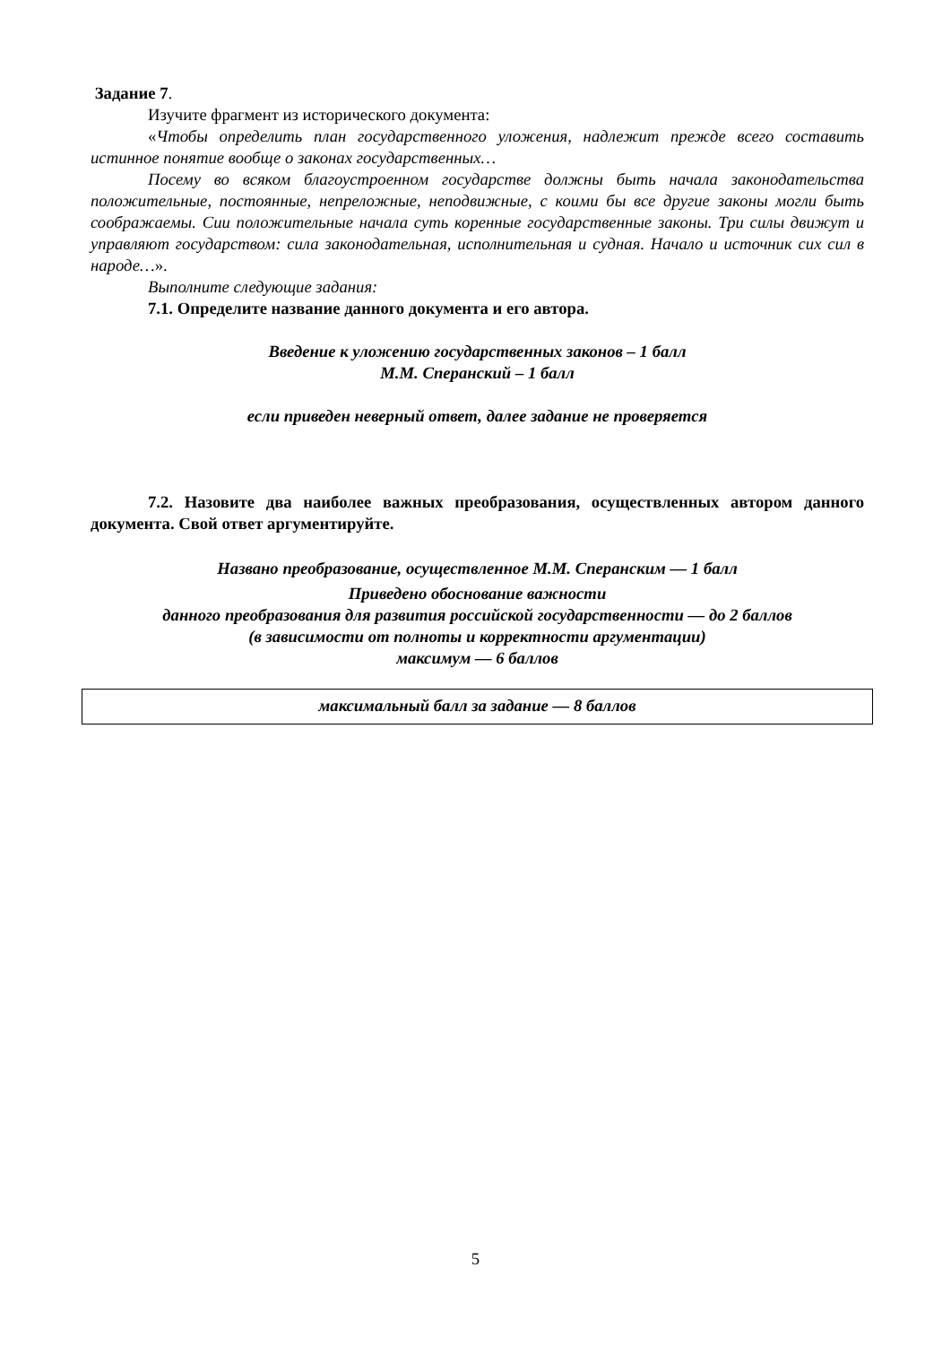Задание 7.
Изучите фрагмент из исторического документа:
«Чтобы определить план государственного уложения, надлежит прежде всего составить истинное понятие вообще о законах государственных…
Посему во всяком благоустроенном государстве должны быть начала законодательства положительные, постоянные, непреложные, неподвижные, с коими бы все другие законы могли быть соображаемы. Сии положительные начала суть коренные государственные законы. Три силы движут и управляют государством: сила законодательная, исполнительная и судная. Начало и источник сих сил в народе…».
Выполните следующие задания:
7.1. Определите название данного документа и его автора.
Введение к уложению государственных законов – 1 балл
М.М. Сперанский – 1 балл
если приведен неверный ответ, далее задание не проверяется
7.2. Назовите два наиболее важных преобразования, осуществленных автором данного документа. Свой ответ аргументируйте.
Названо преобразование, осуществленное М.М. Сперанским — 1 балл
Приведено обоснование важности
данного преобразования для развития российской государственности — до 2 баллов
(в зависимости от полноты и корректности аргументации)
максимум — 6 баллов
максимальный балл за задание — 8 баллов
5